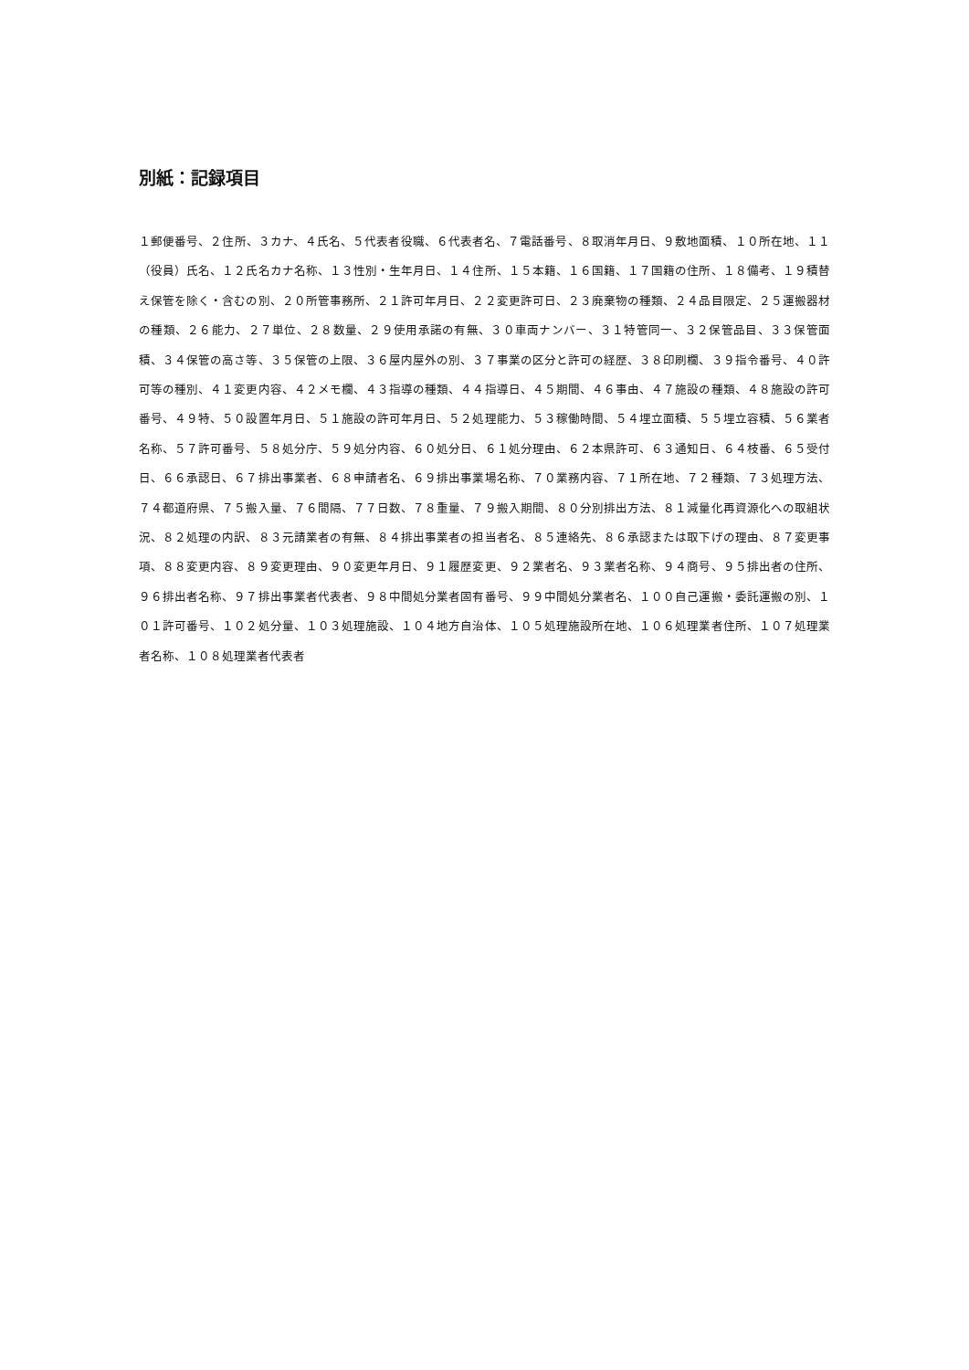別紙：記録項目
１郵便番号、２住所、３カナ、４氏名、５代表者役職、６代表者名、７電話番号、８取消年月日、９敷地面積、１０所在地、１１（役員）氏名、１２氏名カナ名称、１３性別・生年月日、１４住所、１５本籍、１６国籍、１７国籍の住所、１８備考、１９積替え保管を除く・含むの別、２０所管事務所、２１許可年月日、２２変更許可日、２３廃棄物の種類、２４品目限定、２５運搬器材の種類、２６能力、２７単位、２８数量、２９使用承諾の有無、３０車両ナンバー、３１特管同一、３２保管品目、３３保管面積、３４保管の高さ等、３５保管の上限、３６屋内屋外の別、３７事業の区分と許可の経歴、３８印刷欄、３９指令番号、４０許可等の種別、４１変更内容、４２メモ欄、４３指導の種類、４４指導日、４５期間、４６事由、４７施設の種類、４８施設の許可番号、４９特、５０設置年月日、５１施設の許可年月日、５２処理能力、５３稼働時間、５４埋立面積、５５埋立容積、５６業者名称、５７許可番号、５８処分庁、５９処分内容、６０処分日、６１処分理由、６２本県許可、６３通知日、６４枝番、６５受付日、６６承認日、６７排出事業者、６８申請者名、６９排出事業場名称、７０業務内容、７１所在地、７２種類、７３処理方法、７４都道府県、７５搬入量、７６間隔、７７日数、７８重量、７９搬入期間、８０分別排出方法、８１減量化再資源化への取組状況、８２処理の内訳、８３元請業者の有無、８４排出事業者の担当者名、８５連絡先、８６承認または取下げの理由、８７変更事項、８８変更内容、８９変更理由、９０変更年月日、９１履歴変更、９２業者名、９３業者名称、９４商号、９５排出者の住所、９６排出者名称、９７排出事業者代表者、９８中間処分業者固有番号、９９中間処分業者名、１００自己運搬・委託運搬の別、１０１許可番号、１０２処分量、１０３処理施設、１０４地方自治体、１０５処理施設所在地、１０６処理業者住所、１０７処理業者名称、１０８処理業者代表者